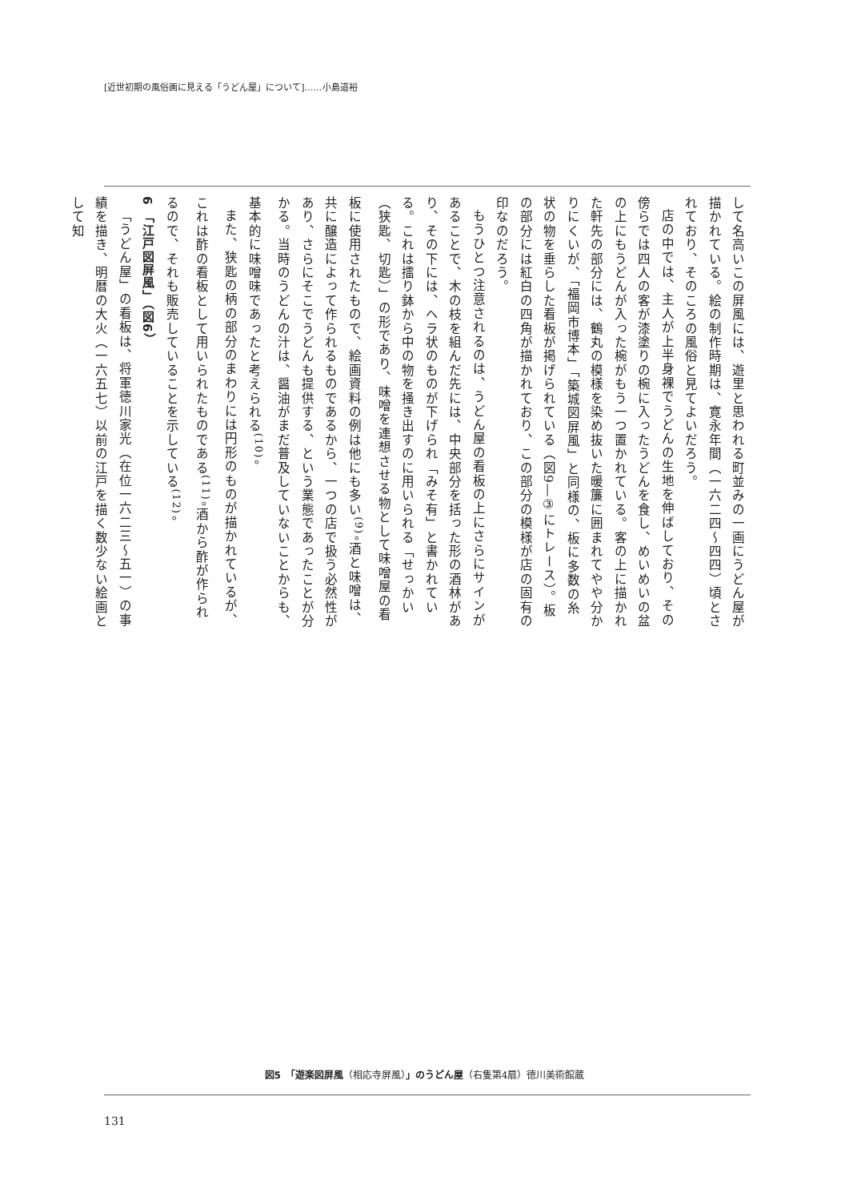[近世初期の風俗画に見える「うどん屋」について]……小島道裕
して名高いこの屏風には、遊里と思われる町並みの一画にうどん屋が描かれている。絵の制作時期は、寛永年間（一六二四～四四）頃とされており、そのころの風俗と見てよいだろう。
店の中では、主人が上半身裸でうどんの生地を伸ばしており、その傍らでは四人の客が漆塗りの椀に入ったうどんを食し、めいめいの盆の上にもうどんが入った椀がもう一つ置かれている。客の上に描かれた軒先の部分には、鶴丸の模様を染め抜いた暖簾に囲まれてやや分かりにくいが、「福岡市博本」「築城図屏風」と同様の、板に多数の糸状の物を垂らした看板が掲げられている（図9―③にトレース）。板の部分には紅白の四角が描かれており、この部分の模様が店の固有の印なのだろう。
もうひとつ注意されるのは、うどん屋の看板の上にさらにサインがあることで、木の枝を組んだ先には、中央部分を括った形の酒林があり、その下には、ヘラ状のものが下げられ「みそ有」と書かれている。これは擂り鉢から中の物を掻き出すのに用いられる「せっかい（狭匙、切匙）」の形であり、味噌を連想させる物として味噌屋の看板に使用されたもので、絵画資料の例は他にも多い<sup>(9)</sup>。酒と味噌は、共に醸造によって作られるものであるから、一つの店で扱う必然性があり、さらにそこでうどんも提供する、という業態であったことが分かる。当時のうどんの汁は、醤油がまだ普及していないことからも、基本的に味噌味であったと考えられる<sup>(10)</sup>。
また、狭匙の柄の部分のまわりには円形のものが描かれているが、これは酢の看板として用いられたものである<sup>(11)</sup>。酒から酢が作られるので、それも販売していることを示している<sup>(12)</sup>。
6 「江戸図屏風」（図6）
「うどん屋」の看板は、将軍徳川家光（在位一六二三～五一）の事績を描き、明暦の大火（一六五七）以前の江戸を描く数少ない絵画として知
図5　「遊楽図屏風（相応寺屏風）」のうどん屋（右隻第4扇）徳川美術館蔵
131